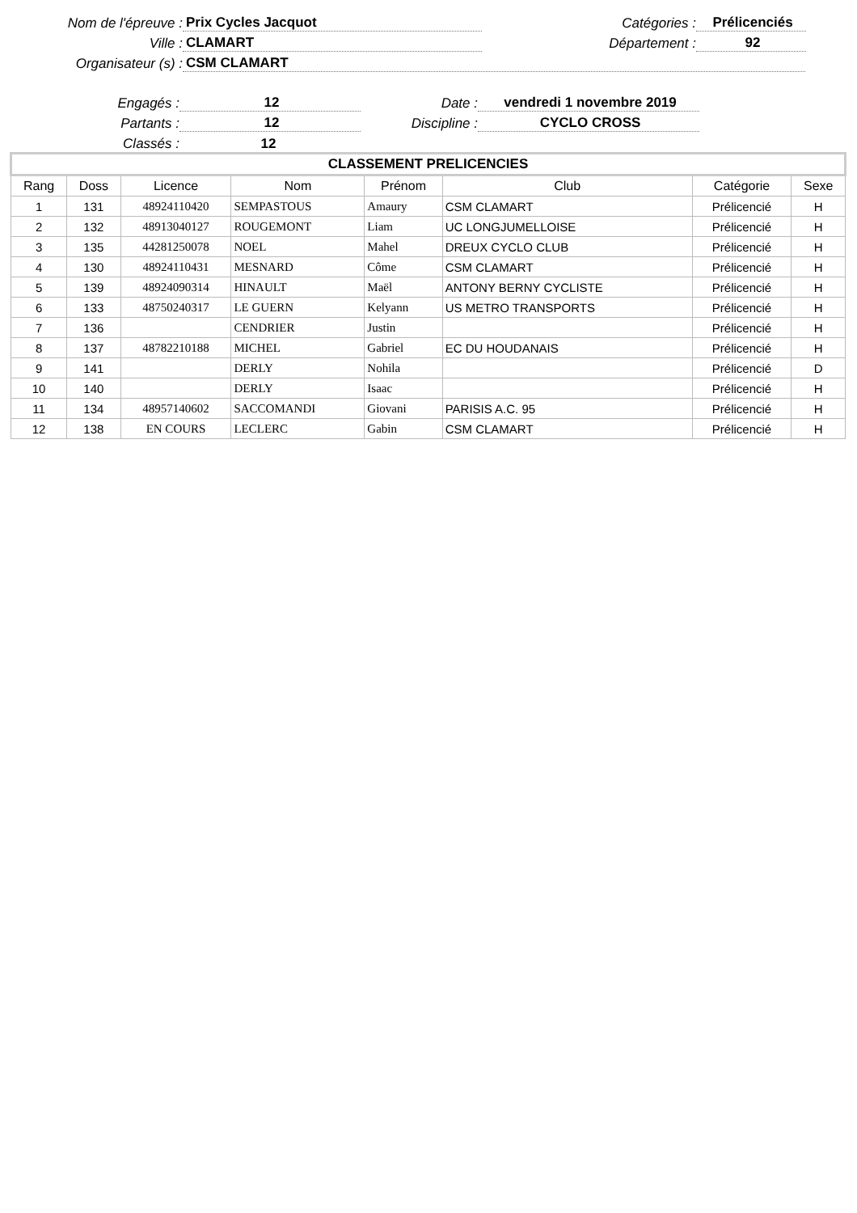Nom de l'épreuve :
Prix Cycles Jacquot
Catégories :
Prélicenciés
Ville :
CLAMART
Département :
92
Organisateur (s) :
CSM CLAMART
Engagés :
12
Date :
vendredi 1 novembre 2019
Partants :
12
Discipline :
CYCLO CROSS
Classés :
12
| CLASSEMENT PRELICENCIES | | | | | | | |
| Rang | Doss | Licence | Nom | Prénom | Club | Catégorie | Sexe |
| 1 | 131 | 48924110420 | SEMPASTOUS | Amaury | CSM CLAMART | Prélicencié | H |
| 2 | 132 | 48913040127 | ROUGEMONT | Liam | UC LONGJUMELLOISE | Prélicencié | H |
| 3 | 135 | 44281250078 | NOEL | Mahel | DREUX CYCLO CLUB | Prélicencié | H |
| 4 | 130 | 48924110431 | MESNARD | Côme | CSM CLAMART | Prélicencié | H |
| 5 | 139 | 48924090314 | HINAULT | Maël | ANTONY BERNY CYCLISTE | Prélicencié | H |
| 6 | 133 | 48750240317 | LE GUERN | Kelyann | US METRO TRANSPORTS | Prélicencié | H |
| 7 | 136 | | CENDRIER | Justin | | Prélicencié | H |
| 8 | 137 | 48782210188 | MICHEL | Gabriel | EC DU HOUDANAIS | Prélicencié | H |
| 9 | 141 | | DERLY | Nohila | | Prélicencié | D |
| 10 | 140 | | DERLY | Isaac | | Prélicencié | H |
| 11 | 134 | 48957140602 | SACCOMANDI | Giovani | PARISIS A.C. 95 | Prélicencié | H |
| 12 | 138 | EN COURS | LECLERC | Gabin | CSM CLAMART | Prélicencié | H |